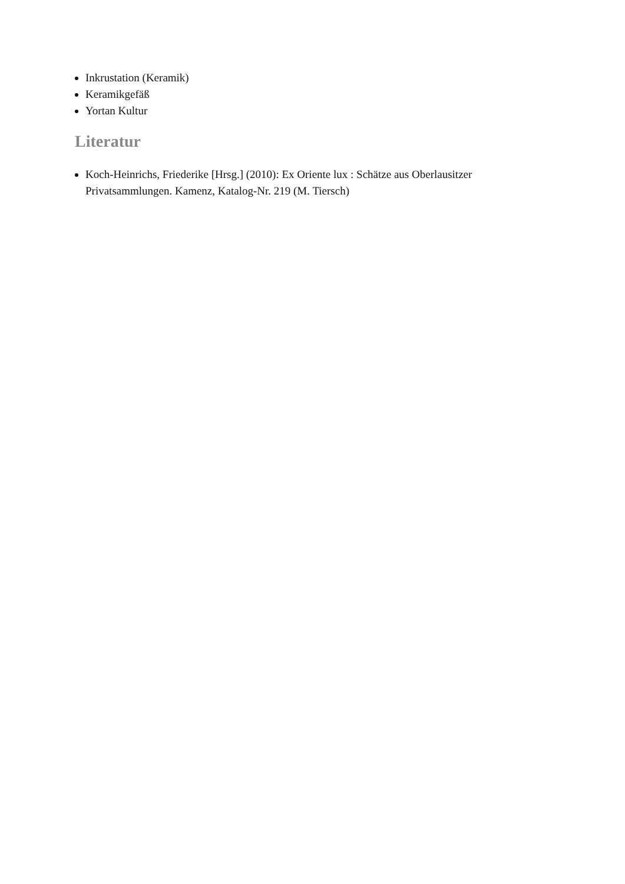Inkrustation (Keramik)
Keramikgefäß
Yortan Kultur
Literatur
Koch-Heinrichs, Friederike [Hrsg.] (2010): Ex Oriente lux : Schätze aus Oberlausitzer Privatsammlungen. Kamenz, Katalog-Nr. 219 (M. Tiersch)